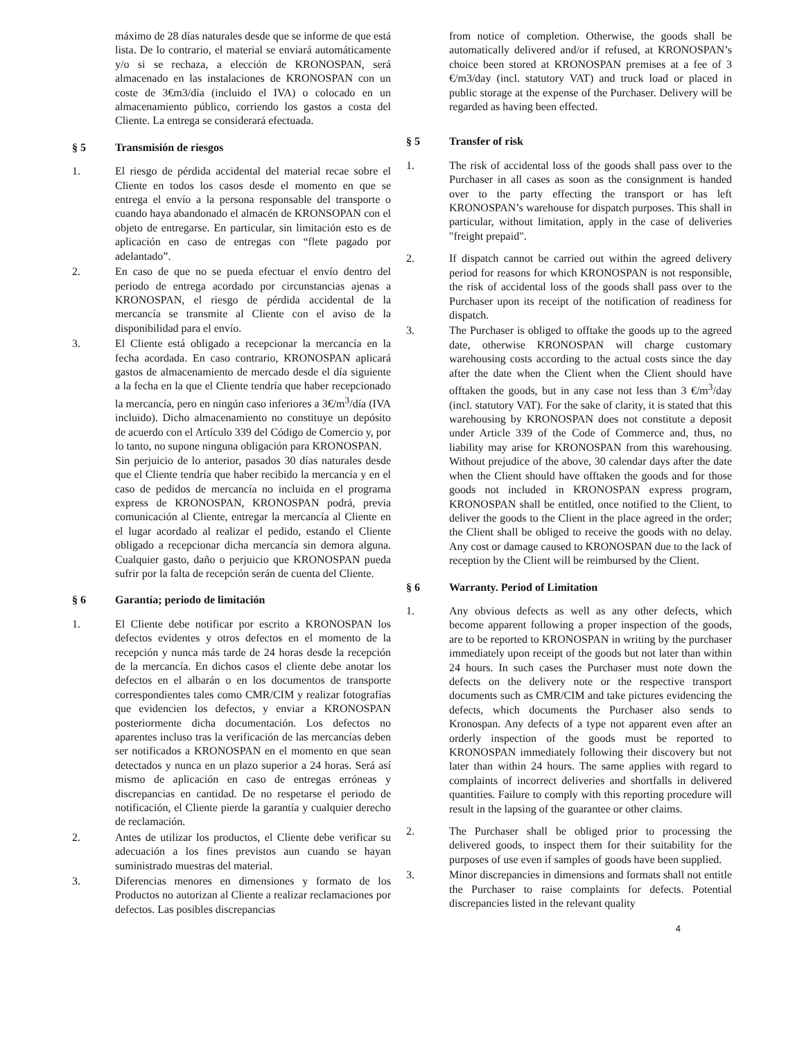máximo de 28 días naturales desde que se informe de que está lista. De lo contrario, el material se enviará automáticamente y/o si se rechaza, a elección de KRONOSPAN, será almacenado en las instalaciones de KRONOSPAN con un coste de 3€m3/día (incluido el IVA) o colocado en un almacenamiento público, corriendo los gastos a costa del Cliente. La entrega se considerará efectuada.
§ 5 Transmisión de riesgos
1. El riesgo de pérdida accidental del material recae sobre el Cliente en todos los casos desde el momento en que se entrega el envío a la persona responsable del transporte o cuando haya abandonado el almacén de KRONSOPAN con el objeto de entregarse. En particular, sin limitación esto es de aplicación en caso de entregas con “flete pagado por adelantado”.
2. En caso de que no se pueda efectuar el envío dentro del periodo de entrega acordado por circunstancias ajenas a KRONOSPAN, el riesgo de pérdida accidental de la mercancía se transmite al Cliente con el aviso de la disponibilidad para el envío.
3. El Cliente está obligado a recepcionar la mercancía en la fecha acordada. En caso contrario, KRONOSPAN aplicará gastos de almacenamiento de mercado desde el día siguiente a la fecha en la que el Cliente tendría que haber recepcionado la mercancía, pero en ningún caso inferiores a 3€/m<sup>3</sup>/día (IVA incluido). Dicho almacenamiento no constituye un depósito de acuerdo con el Artículo 339 del Código de Comercio y, por lo tanto, no supone ninguna obligación para KRONOSPAN.
Sin perjuicio de lo anterior, pasados 30 días naturales desde que el Cliente tendría que haber recibido la mercancía y en el caso de pedidos de mercancía no incluida en el programa express de KRONOSPAN, KRONOSPAN podrá, previa comunicación al Cliente, entregar la mercancía al Cliente en el lugar acordado al realizar el pedido, estando el Cliente obligado a recepcionar dicha mercancía sin demora alguna. Cualquier gasto, daño o perjuicio que KRONOSPAN pueda sufrir por la falta de recepción serán de cuenta del Cliente.
§ 6 Garantía; periodo de limitación
1. El Cliente debe notificar por escrito a KRONOSPAN los defectos evidentes y otros defectos en el momento de la recepción y nunca más tarde de 24 horas desde la recepción de la mercancía. En dichos casos el cliente debe anotar los defectos en el albarán o en los documentos de transporte correspondientes tales como CMR/CIM y realizar fotografías que evidencien los defectos, y enviar a KRONOSPAN posteriormente dicha documentación. Los defectos no aparentes incluso tras la verificación de las mercancías deben ser notificados a KRONOSPAN en el momento en que sean detectados y nunca en un plazo superior a 24 horas. Será así mismo de aplicación en caso de entregas erróneas y discrepancias en cantidad. De no respetarse el periodo de notificación, el Cliente pierde la garantía y cualquier derecho de reclamación.
2. Antes de utilizar los productos, el Cliente debe verificar su adecuación a los fines previstos aun cuando se hayan suministrado muestras del material.
3. Diferencias menores en dimensiones y formato de los Productos no autorizan al Cliente a realizar reclamaciones por defectos. Las posibles discrepancias
from notice of completion. Otherwise, the goods shall be automatically delivered and/or if refused, at KRONOSPAN’s choice been stored at KRONOSPAN premises at a fee of 3 €/m3/day (incl. statutory VAT) and truck load or placed in public storage at the expense of the Purchaser. Delivery will be regarded as having been effected.
§ 5 Transfer of risk
1. The risk of accidental loss of the goods shall pass over to the Purchaser in all cases as soon as the consignment is handed over to the party effecting the transport or has left KRONOSPAN’s warehouse for dispatch purposes. This shall in particular, without limitation, apply in the case of deliveries "freight prepaid".
2. If dispatch cannot be carried out within the agreed delivery period for reasons for which KRONOSPAN is not responsible, the risk of accidental loss of the goods shall pass over to the Purchaser upon its receipt of the notification of readiness for dispatch.
3. The Purchaser is obliged to offtake the goods up to the agreed date, otherwise KRONOSPAN will charge customary warehousing costs according to the actual costs since the day after the date when the Client when the Client should have offtaken the goods, but in any case not less than 3 €/m<sup>3</sup>/day (incl. statutory VAT). For the sake of clarity, it is stated that this warehousing by KRONOSPAN does not constitute a deposit under Article 339 of the Code of Commerce and, thus, no liability may arise for KRONOSPAN from this warehousing. Without prejudice of the above, 30 calendar days after the date when the Client should have offtaken the goods and for those goods not included in KRONOSPAN express program, KRONOSPAN shall be entitled, once notified to the Client, to deliver the goods to the Client in the place agreed in the order; the Client shall be obliged to receive the goods with no delay. Any cost or damage caused to KRONOSPAN due to the lack of reception by the Client will be reimbursed by the Client.
§ 6 Warranty. Period of Limitation
1. Any obvious defects as well as any other defects, which become apparent following a proper inspection of the goods, are to be reported to KRONOSPAN in writing by the purchaser immediately upon receipt of the goods but not later than within 24 hours. In such cases the Purchaser must note down the defects on the delivery note or the respective transport documents such as CMR/CIM and take pictures evidencing the defects, which documents the Purchaser also sends to Kronospan. Any defects of a type not apparent even after an orderly inspection of the goods must be reported to KRONOSPAN immediately following their discovery but not later than within 24 hours. The same applies with regard to complaints of incorrect deliveries and shortfalls in delivered quantities. Failure to comply with this reporting procedure will result in the lapsing of the guarantee or other claims.
2. The Purchaser shall be obliged prior to processing the delivered goods, to inspect them for their suitability for the purposes of use even if samples of goods have been supplied.
3. Minor discrepancies in dimensions and formats shall not entitle the Purchaser to raise complaints for defects. Potential discrepancies listed in the relevant quality
4